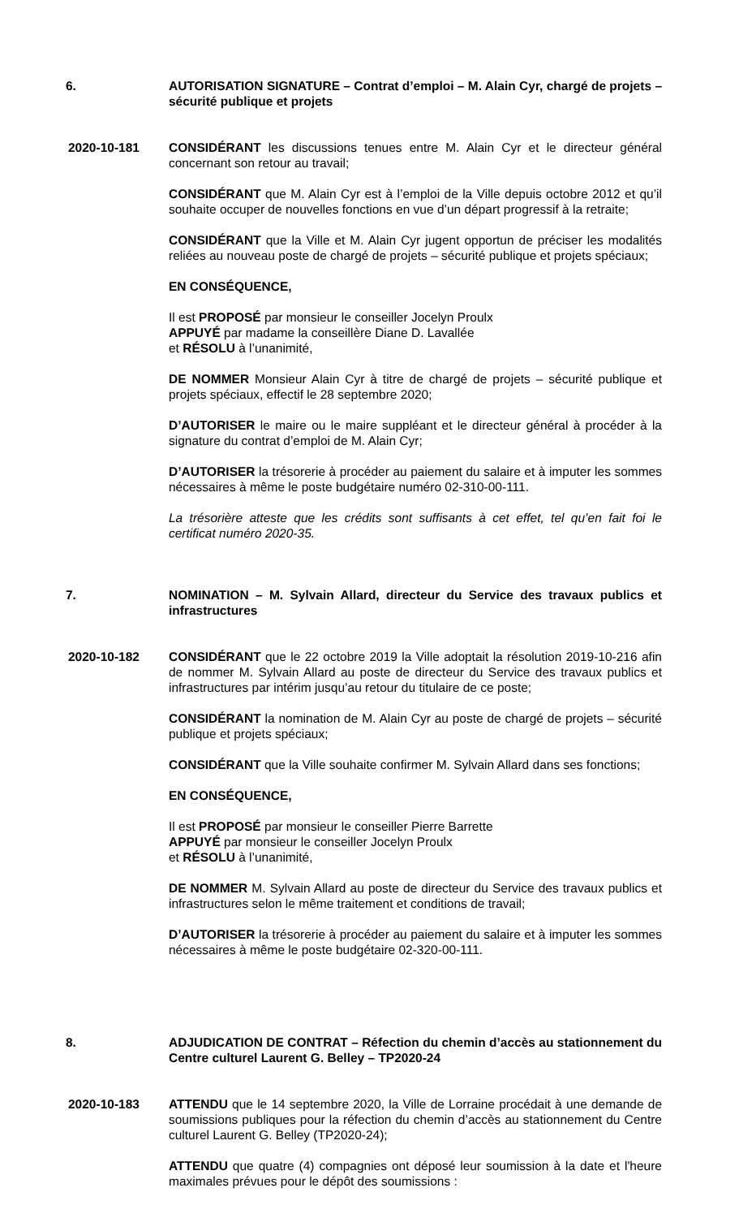6. AUTORISATION SIGNATURE – Contrat d’emploi – M. Alain Cyr, chargé de projets – sécurité publique et projets
2020-10-181 CONSIDÉRANT les discussions tenues entre M. Alain Cyr et le directeur général concernant son retour au travail;
CONSIDÉRANT que M. Alain Cyr est à l’emploi de la Ville depuis octobre 2012 et qu’il souhaite occuper de nouvelles fonctions en vue d’un départ progressif à la retraite;
CONSIDÉRANT que la Ville et M. Alain Cyr jugent opportun de préciser les modalités reliées au nouveau poste de chargé de projets – sécurité publique et projets spéciaux;
EN CONSÉQUENCE,
Il est PROPOSÉ par monsieur le conseiller Jocelyn Proulx
APPUYÉ par madame la conseillère Diane D. Lavallée
et RÉSOLU à l’unanimité,
DE NOMMER Monsieur Alain Cyr à titre de chargé de projets – sécurité publique et projets spéciaux, effectif le 28 septembre 2020;
D’AUTORISER le maire ou le maire suppléant et le directeur général à procéder à la signature du contrat d’emploi de M. Alain Cyr;
D’AUTORISER la trésorerie à procéder au paiement du salaire et à imputer les sommes nécessaires à même le poste budgétaire numéro 02-310-00-111.
La trésorière atteste que les crédits sont suffisants à cet effet, tel qu’en fait foi le certificat numéro 2020-35.
7. NOMINATION – M. Sylvain Allard, directeur du Service des travaux publics et infrastructures
2020-10-182 CONSIDÉRANT que le 22 octobre 2019 la Ville adoptait la résolution 2019-10-216 afin de nommer M. Sylvain Allard au poste de directeur du Service des travaux publics et infrastructures par intérim jusqu’au retour du titulaire de ce poste;
CONSIDÉRANT la nomination de M. Alain Cyr au poste de chargé de projets – sécurité publique et projets spéciaux;
CONSIDÉRANT que la Ville souhaite confirmer M. Sylvain Allard dans ses fonctions;
EN CONSÉQUENCE,
Il est PROPOSÉ par monsieur le conseiller Pierre Barrette
APPUYÉ par monsieur le conseiller Jocelyn Proulx
et RÉSOLU à l’unanimité,
DE NOMMER M. Sylvain Allard au poste de directeur du Service des travaux publics et infrastructures selon le même traitement et conditions de travail;
D’AUTORISER la trésorerie à procéder au paiement du salaire et à imputer les sommes nécessaires à même le poste budgétaire 02-320-00-111.
8. ADJUDICATION DE CONTRAT – Réfection du chemin d’accès au stationnement du Centre culturel Laurent G. Belley – TP2020-24
2020-10-183 ATTENDU que le 14 septembre 2020, la Ville de Lorraine procédait à une demande de soumissions publiques pour la réfection du chemin d’accès au stationnement du Centre culturel Laurent G. Belley (TP2020-24);
ATTENDU que quatre (4) compagnies ont déposé leur soumission à la date et l'heure maximales prévues pour le dépôt des soumissions :